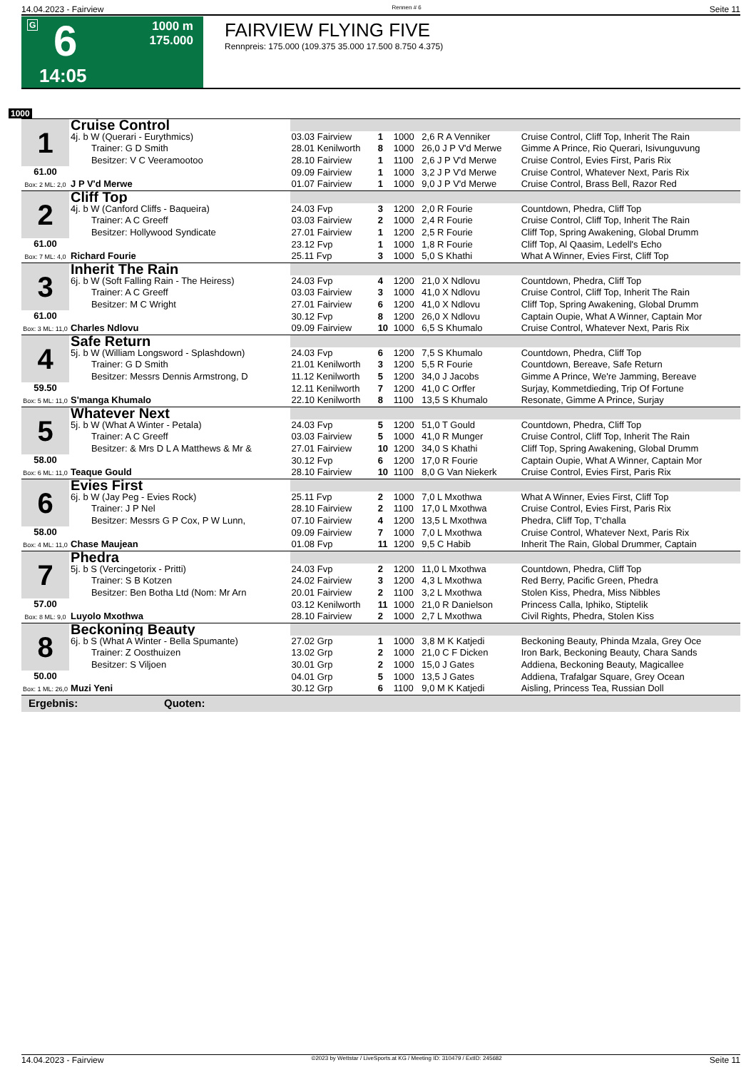14.04.2023 - Fairview Rennen # 6 Seite 11
G 6 1000 m
175.000
14:05
FAIRVIEW FLYING FIVE
Rennpreis: 175.000 (109.375 35.000 17.500 8.750 4.375)
1000
| 1 | Cruise Control | | | | | |
| | 4j. b W (Querari - Eurythmics) Trainer: G D Smith Besitzer: V C Veeramootoo | 03.03 Fairview 28.01 Kenilworth 28.10 Fairview | 1 8 1 | 1000 1000 1100 | 2,6 R A Venniker 26,0 J P V'd Merwe 2,6 J P V'd Merwe | Cruise Control, Cliff Top, Inherit The Rain Gimme A Prince, Rio Querari, Isivunguvung Cruise Control, Evies First, Paris Rix |
| 61.00 Box: 2 ML: 2,0 | J P V'd Merwe | 09.09 Fairview 01.07 Fairview | 1 1 | 1000 1000 | 3,2 J P V'd Merwe 9,0 J P V'd Merwe | Cruise Control, Whatever Next, Paris Rix Cruise Control, Brass Bell, Razor Red |
| 2 | Cliff Top | | | | | |
| | 4j. b W (Canford Cliffs - Baqueira) Trainer: A C Greeff Besitzer: Hollywood Syndicate | 24.03 Fvp 03.03 Fairview 27.01 Fairview | 3 2 1 | 1200 1000 1200 | 2,0 R Fourie 2,4 R Fourie 2,5 R Fourie | Countdown, Phedra, Cliff Top Cruise Control, Cliff Top, Inherit The Rain Cliff Top, Spring Awakening, Global Drumm |
| 61.00 Box: 7 ML: 4,0 | Richard Fourie | 23.12 Fvp 25.11 Fvp | 1 3 | 1000 1000 | 1,8 R Fourie 5,0 S Khathi | Cliff Top, Al Qaasim, Ledell's Echo What A Winner, Evies First, Cliff Top |
| 3 | Inherit The Rain | | | | | |
| | 6j. b W (Soft Falling Rain - The Heiress) Trainer: A C Greeff Besitzer: M C Wright | 24.03 Fvp 03.03 Fairview 27.01 Fairview | 4 3 6 | 1200 1000 1200 | 21,0 X Ndlovu 41,0 X Ndlovu 41,0 X Ndlovu | Countdown, Phedra, Cliff Top Cruise Control, Cliff Top, Inherit The Rain Cliff Top, Spring Awakening, Global Drumm |
| 61.00 Box: 3 ML: 11,0 | Charles Ndlovu | 30.12 Fvp 09.09 Fairview | 8 10 | 1200 1000 | 26,0 X Ndlovu 6,5 S Khumalo | Captain Oupie, What A Winner, Captain Mor Cruise Control, Whatever Next, Paris Rix |
| 4 | Safe Return | | | | | |
| | 5j. b W (William Longsword - Splashdown) Trainer: G D Smith Besitzer: Messrs Dennis Armstrong, D | 24.03 Fvp 21.01 Kenilworth 11.12 Kenilworth | 6 3 5 | 1200 1200 1200 | 7,5 S Khumalo 5,5 R Fourie 34,0 J Jacobs | Countdown, Phedra, Cliff Top Countdown, Bereave, Safe Return Gimme A Prince, We're Jamming, Bereave |
| 59.50 Box: 5 ML: 11,0 | S'manga Khumalo | 12.11 Kenilworth 22.10 Kenilworth | 7 8 | 1200 1100 | 41,0 C Orffer 13,5 S Khumalo | Surjay, Kommetdieding, Trip Of Fortune Resonate, Gimme A Prince, Surjay |
| 5 | Whatever Next | | | | | |
| | 5j. b W (What A Winter - Petala) Trainer: A C Greeff Besitzer: & Mrs D L A Matthews & Mr & | 24.03 Fvp 03.03 Fairview 27.01 Fairview | 5 5 10 | 1200 1000 1200 | 51,0 T Gould 41,0 R Munger 34,0 S Khathi | Countdown, Phedra, Cliff Top Cruise Control, Cliff Top, Inherit The Rain Cliff Top, Spring Awakening, Global Drumm |
| 58.00 Box: 6 ML: 11,0 | Teaque Gould | 30.12 Fvp 28.10 Fairview | 6 10 | 1200 1100 | 17,0 R Fourie 8,0 G Van Niekerk | Captain Oupie, What A Winner, Captain Mor Cruise Control, Evies First, Paris Rix |
| 6 | Evies First | | | | | |
| | 6j. b W (Jay Peg - Evies Rock) Trainer: J P Nel Besitzer: Messrs G P Cox, P W Lunn, | 25.11 Fvp 28.10 Fairview 07.10 Fairview | 2 2 4 | 1000 1100 1200 | 7,0 L Mxothwa 17,0 L Mxothwa 13,5 L Mxothwa | What A Winner, Evies First, Cliff Top Cruise Control, Evies First, Paris Rix Phedra, Cliff Top, T'challa |
| 58.00 Box: 4 ML: 11,0 | Chase Maujean | 09.09 Fairview 01.08 Fvp | 7 11 | 1000 1200 | 7,0 L Mxothwa 9,5 C Habib | Cruise Control, Whatever Next, Paris Rix Inherit The Rain, Global Drummer, Captain |
| 7 | Phedra | | | | | |
| | 5j. b S (Vercingetorix - Pritti) Trainer: S B Kotzen Besitzer: Ben Botha Ltd (Nom: Mr Arn | 24.03 Fvp 24.02 Fairview 20.01 Fairview | 2 3 2 | 1200 1200 1100 | 11,0 L Mxothwa 4,3 L Mxothwa 3,2 L Mxothwa | Countdown, Phedra, Cliff Top Red Berry, Pacific Green, Phedra Stolen Kiss, Phedra, Miss Nibbles |
| 57.00 Box: 8 ML: 9,0 | Luyolo Mxothwa | 03.12 Kenilworth 28.10 Fairview | 11 2 | 1000 1000 | 21,0 R Danielson 2,7 L Mxothwa | Princess Calla, Iphiko, Stiptelik Civil Rights, Phedra, Stolen Kiss |
| 8 | Beckoning Beauty | | | | | |
| | 6j. b S (What A Winter - Bella Spumante) Trainer: Z Oosthuizen Besitzer: S Viljoen | 27.02 Grp 13.02 Grp 30.01 Grp | 1 2 2 | 1000 1000 1000 | 3,8 M K Katjedi 21,0 C F Dicken 15,0 J Gates | Beckoning Beauty, Phinda Mzala, Grey Oce Iron Bark, Beckoning Beauty, Chara Sands Addiena, Beckoning Beauty, Magicallee |
| 50.00 Box: 1 ML: 26,0 | Muzi Yeni | 04.01 Grp 30.12 Grp | 5 6 | 1000 1100 | 13,5 J Gates 9,0 M K Katjedi | Addiena, Trafalgar Square, Grey Ocean Aisling, Princess Tea, Russian Doll |
| Ergebnis: Quoten: | | | | | | |
14.04.2023 - Fairview ©2023 by Wettstar / LiveSports.at KG / Meeting ID: 310479 / ExtID: 245682 Seite 11